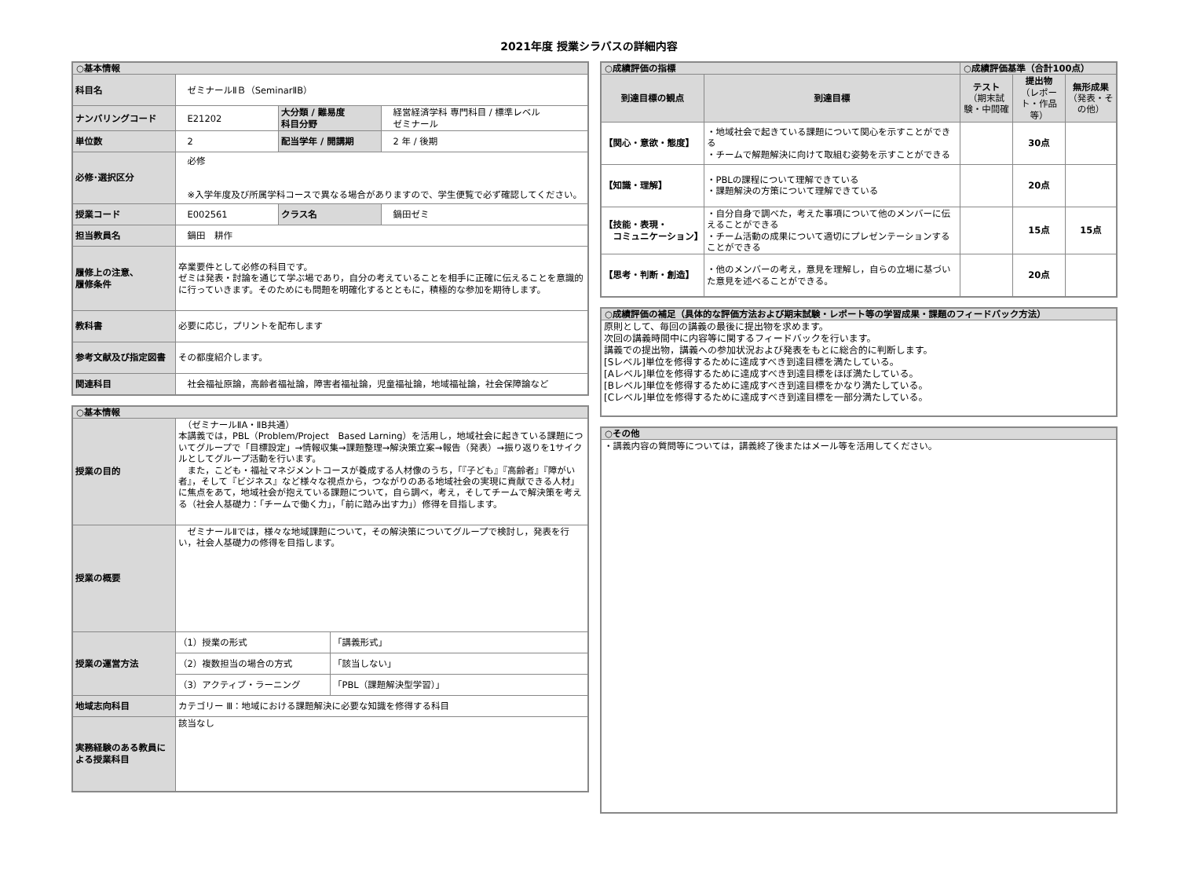2021年度 授業シラバスの詳細内容
| ○基本情報 | | | |
| 科目名 | ゼミナールⅡＢ（SeminarⅡB） | | |
| ナンバリングコード | E21202 | 大分類 / 難易度 科目分野 | 経営経済学科 専門科目 / 標準レベル ゼミナール |
| 単位数 | 2 | 配当学年 / 開講期 | 2 年 / 後期 |
| 必修･選択区分 | 必修 ※入学年度及び所属学科コースで異なる場合がありますので、学生便覧で必ず確認してください。 | | |
| 授業コード | E002561 | クラス名 | 鍋田ゼミ |
| 担当教員名 | 鍋田 耕作 | | |
| 履修上の注意、 履修条件 | 卒業要件として必修の科目です。 ゼミは発表・討論を通じて学ぶ場であり，自分の考えていることを相手に正確に伝えることを意識的に行っていきます。そのためにも問題を明確化するとともに，積極的な参加を期待します。 | | |
| 教科書 | 必要に応じ，プリントを配布します | | |
| 参考文献及び指定図書 | その都度紹介します。 | | |
| 関連科目 | 社会福祉原論，高齢者福祉論，障害者福祉論，児童福祉論，地域福祉論，社会保障論など | | |
| ○基本情報 | | |
| 授業の目的 | （ゼミナールⅡA・ⅡB共通） 本講義では，PBL（Problem/Project Based Larning）を活用し，地域社会に起きている課題についてグループで「目標設定」→情報収集→課題整理→解決策立案→報告（発表）→振り返りを1サイクルとしてグループ活動を行います。 また，こども・福祉マネジメントコースが養成する人材像のうち，「『子ども』『高齢者』『障がい者』，そして『ビジネス』など様々な視点から，つながりのある地域社会の実現に貢献できる人材」に焦点をあて，地域社会が抱えている課題について，自ら調べ，考え，そしてチームで解決策を考える（社会人基礎力：「チームで働く力」，「前に踏み出す力」）修得を目指します。 | |
| 授業の概要 | ゼミナールⅡでは，様々な地域課題について，その解決策についてグループで検討し，発表を行い，社会人基礎力の修得を目指します。 | |
| 授業の運営方法 | （1）授業の形式 | 「講義形式」 |
| | （2）複数担当の場合の方式 | 「該当しない」 |
| | （3）アクティブ・ラーニング | 「PBL（課題解決型学習）」 |
| 地域志向科目 | カテゴリー Ⅲ：地域における課題解決に必要な知識を修得する科目 | |
| 実務経験のある教員による授業科目 | 該当なし | |
| ○成績評価の指標 | | ○成績評価基準（合計100点） | | |
| 到達目標の観点 | 到達目標 | テスト （期末試験・中間確 | 提出物 （レポート・作品等） | 無形成果 （発表・その他） |
| 【関心・意欲・態度】 | ・地域社会で起きている課題について関心を示すことができる ・チームで解題解決に向けて取組む姿勢を示すことができる | | 30点 | |
| 【知識・理解】 | ・PBLの課程について理解できている ・課題解決の方策について理解できている | | 20点 | |
| 【技能・表現・ コミュニケーション】 | ・自分自身で調べた，考えた事項について他のメンバーに伝えることができる ・チーム活動の成果について適切にプレゼンテーションすることができる | | 15点 | 15点 |
| 【思考・判断・創造】 | ・他のメンバーの考え，意見を理解し，自らの立場に基づいた意見を述べることができる。 | | 20点 | |
| ○成績評価の補足（具体的な評価方法および期末試験・レポート等の学習成果・課題のフィードバック方法） |
| 原則として、毎回の講義の最後に提出物を求めます。 次回の講義時間中に内容等に関するフィードバックを行います。 講義での提出物，講義への参加状況および発表をもとに総合的に判断します。 [Sレベル]単位を修得するために達成すべき到達目標を満たしている。 [Aレベル]単位を修得するために達成すべき到達目標をほぼ満たしている。 [Bレベル]単位を修得するために達成すべき到達目標をかなり満たしている。 [Cレベル]単位を修得するために達成すべき到達目標を一部分満たしている。 |
| ○その他 |
| ・講義内容の質問等については，講義終了後またはメール等を活用してください。 |